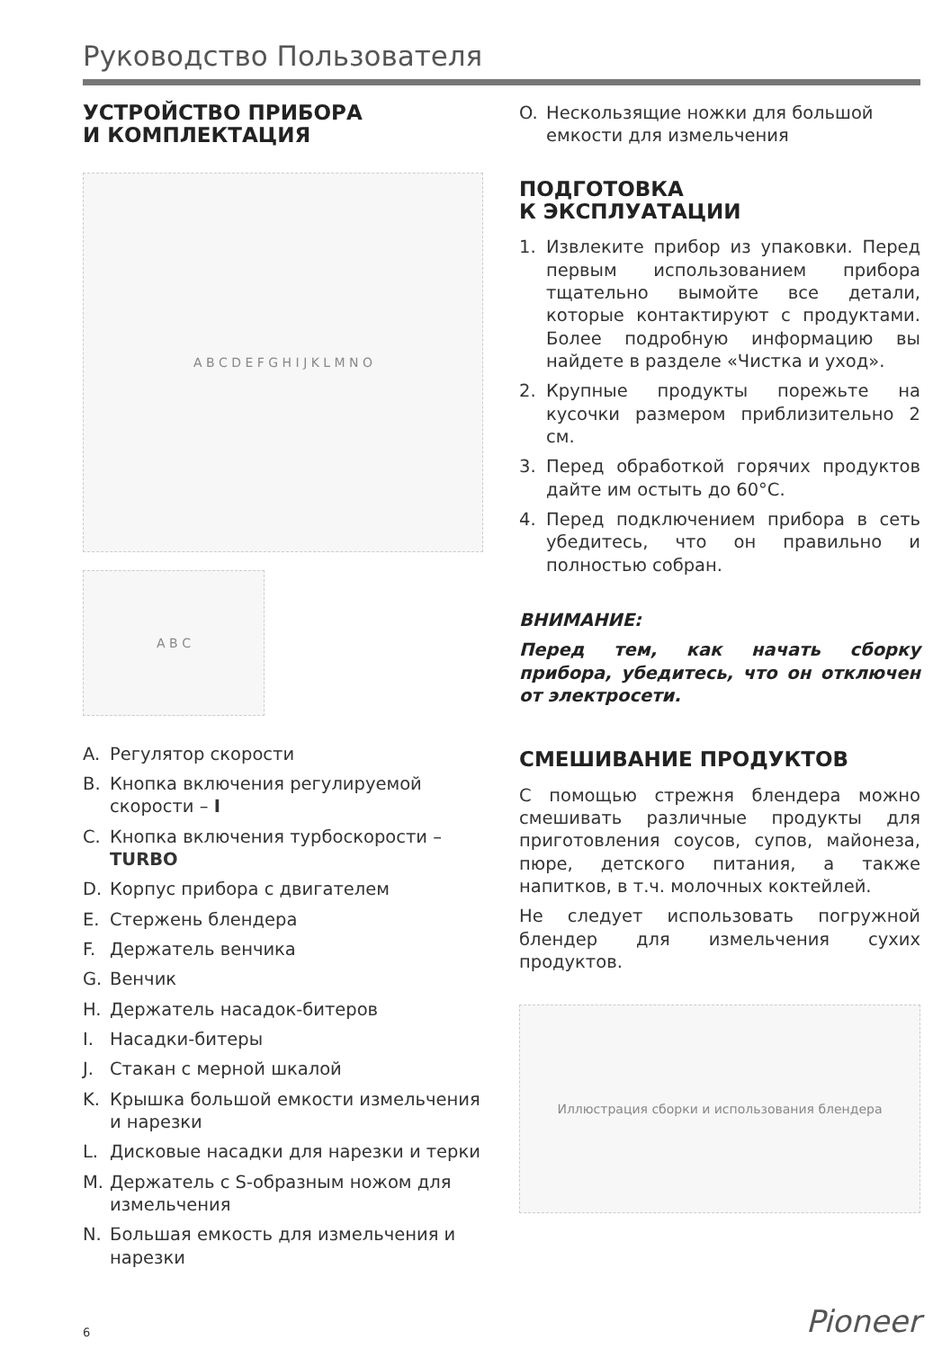Руководство Пользователя
УСТРОЙСТВО ПРИБОРА
И КОМПЛЕКТАЦИЯ
A B C D E F G H I J K L M N O
A B C
A. Регулятор скорости
B. Кнопка включения регулируемой скорости – I
C. Кнопка включения турбоскорости – TURBO
D. Корпус прибора с двигателем
E. Стержень блендера
F. Держатель венчика
G. Венчик
H. Держатель насадок-битеров
I. Насадки-битеры
J. Стакан с мерной шкалой
K. Крышка большой емкости измельчения и нарезки
L. Дисковые насадки для нарезки и терки
M. Держатель с S-образным ножом для измельчения
N. Большая емкость для измельчения и нарезки
O. Нескользящие ножки для большой емкости для измельчения
ПОДГОТОВКА
К ЭКСПЛУАТАЦИИ
1. Извлеките прибор из упаковки. Перед первым использованием прибора тщательно вымойте все детали, которые контактируют с продуктами. Более подробную информацию вы найдете в разделе «Чистка и уход».
2. Крупные продукты порежьте на кусочки размером приблизительно 2 см.
3. Перед обработкой горячих продуктов дайте им остыть до 60°C.
4. Перед подключением прибора в сеть убедитесь, что он правильно и полностью собран.
ВНИМАНИЕ:
Перед тем, как начать сборку прибора, убедитесь, что он отключен от электросети.
СМЕШИВАНИЕ ПРОДУКТОВ
С помощью стрежня блендера можно смешивать различные продукты для приготовления соусов, супов, майонеза, пюре, детского питания, а также напитков, в т.ч. молочных коктейлей.
Не следует использовать погружной блендер для измельчения сухих продуктов.
Иллюстрация сборки и использования блендера
6 Pioneer